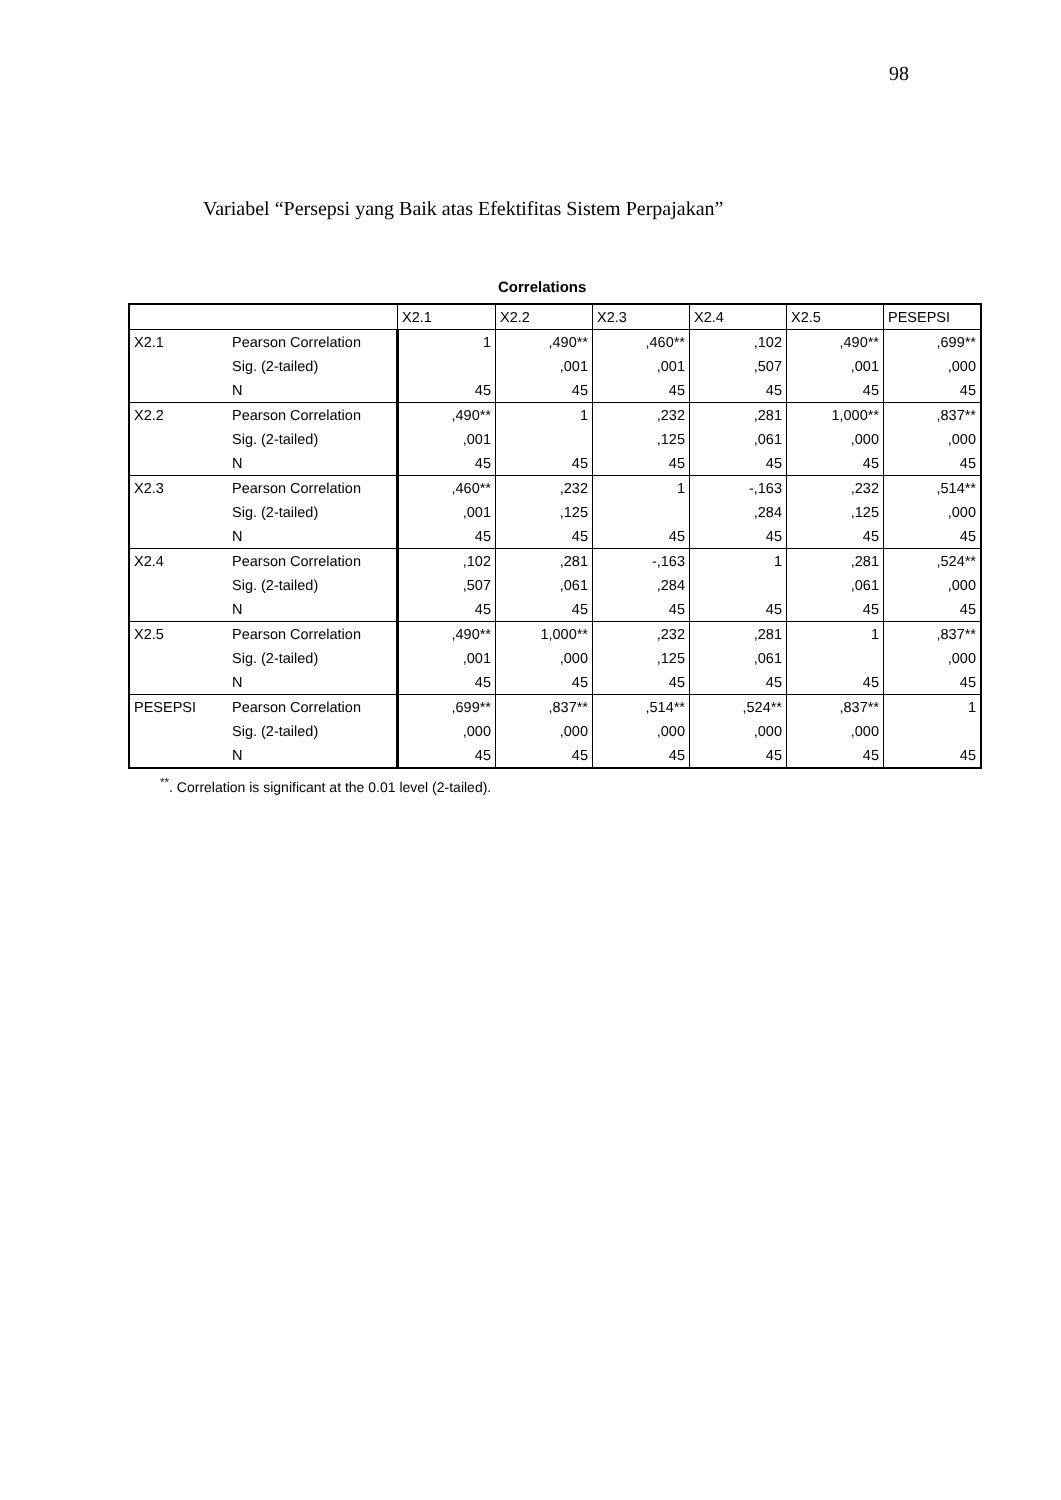98
Variabel “Persepsi yang Baik atas Efektifitas Sistem Perpajakan”
Correlations
| | | X2.1 | X2.2 | X2.3 | X2.4 | X2.5 | PESEPSI |
| --- | --- | --- | --- | --- | --- | --- | --- |
| X2.1 | Pearson Correlation | 1 | ,490** | ,460** | ,102 | ,490** | ,699** |
| | Sig. (2-tailed) | | ,001 | ,001 | ,507 | ,001 | ,000 |
| | N | 45 | 45 | 45 | 45 | 45 | 45 |
| X2.2 | Pearson Correlation | ,490** | 1 | ,232 | ,281 | 1,000** | ,837** |
| | Sig. (2-tailed) | ,001 | | ,125 | ,061 | ,000 | ,000 |
| | N | 45 | 45 | 45 | 45 | 45 | 45 |
| X2.3 | Pearson Correlation | ,460** | ,232 | 1 | -,163 | ,232 | ,514** |
| | Sig. (2-tailed) | ,001 | ,125 | | ,284 | ,125 | ,000 |
| | N | 45 | 45 | 45 | 45 | 45 | 45 |
| X2.4 | Pearson Correlation | ,102 | ,281 | -,163 | 1 | ,281 | ,524** |
| | Sig. (2-tailed) | ,507 | ,061 | ,284 | | ,061 | ,000 |
| | N | 45 | 45 | 45 | 45 | 45 | 45 |
| X2.5 | Pearson Correlation | ,490** | 1,000** | ,232 | ,281 | 1 | ,837** |
| | Sig. (2-tailed) | ,001 | ,000 | ,125 | ,061 | | ,000 |
| | N | 45 | 45 | 45 | 45 | 45 | 45 |
| PESEPSI | Pearson Correlation | ,699** | ,837** | ,514** | ,524** | ,837** | 1 |
| | Sig. (2-tailed) | ,000 | ,000 | ,000 | ,000 | ,000 | |
| | N | 45 | 45 | 45 | 45 | 45 | 45 |
<sup>**</sup>. Correlation is significant at the 0.01 level (2-tailed).